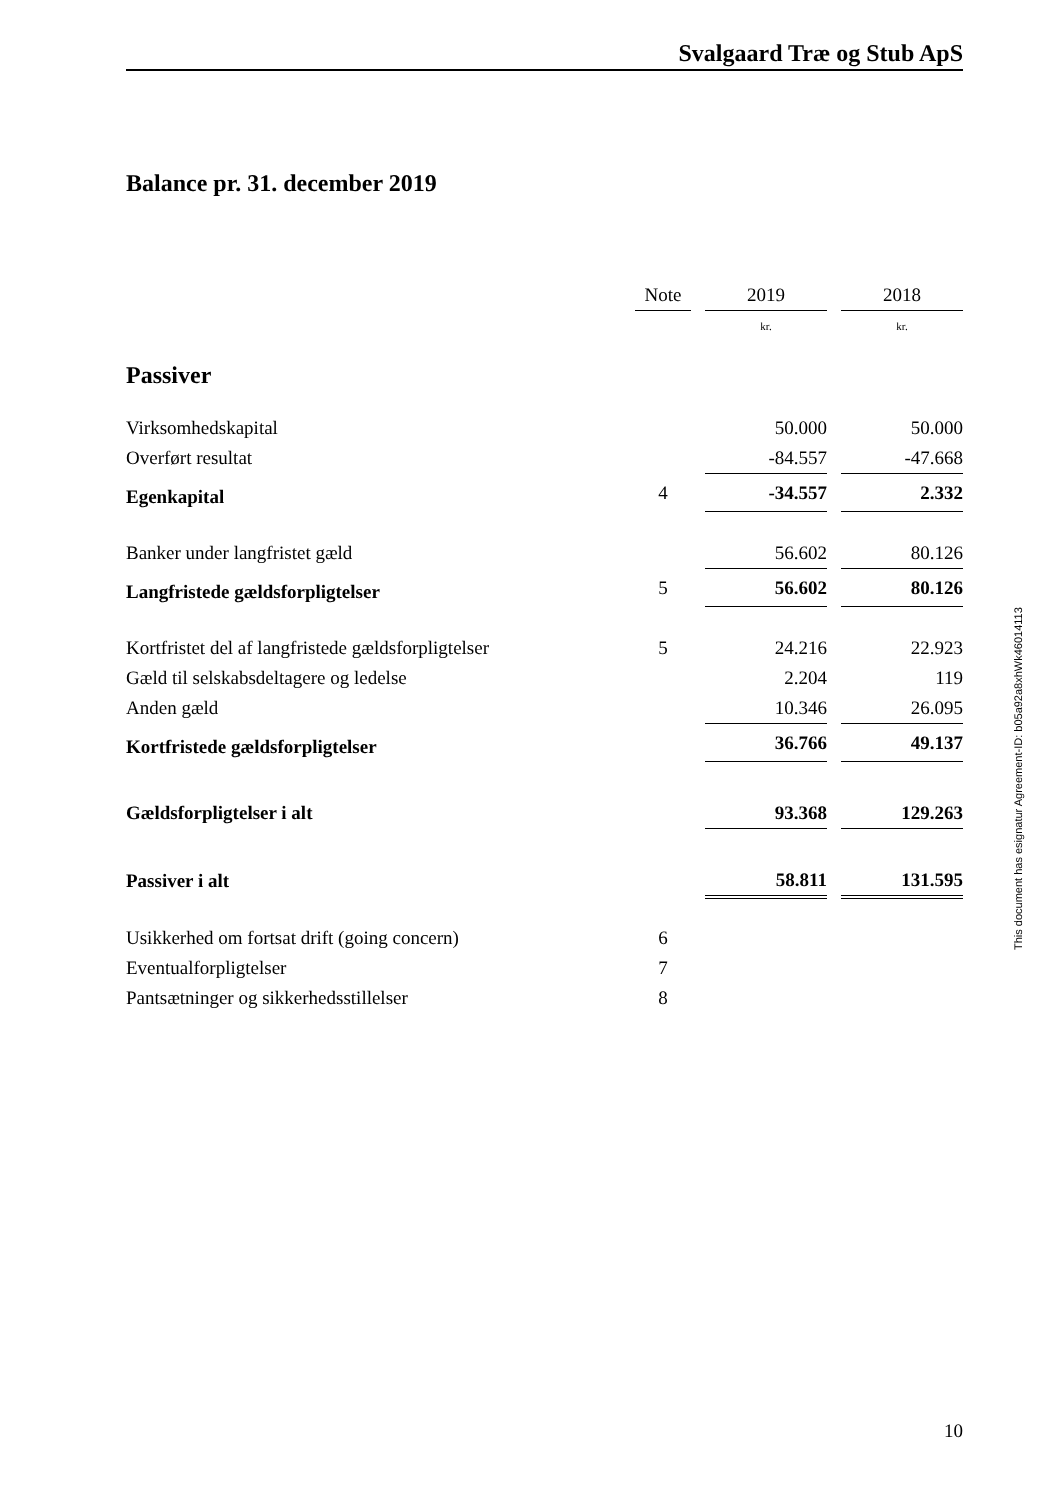Svalgaard Træ og Stub ApS
Balance pr. 31. december 2019
| | Note | | 2019 | | 2018 |
| | | | kr. | | kr. |
| Passiver | | | | | |
| Virksomhedskapital | | | 50.000 | | 50.000 |
| Overført resultat | | | -84.557 | | -47.668 |
| Egenkapital | 4 | | -34.557 | | 2.332 |
| Banker under langfristet gæld | | | 56.602 | | 80.126 |
| Langfristede gældsforpligtelser | 5 | | 56.602 | | 80.126 |
| Kortfristet del af langfristede gældsforpligtelser | 5 | | 24.216 | | 22.923 |
| Gæld til selskabsdeltagere og ledelse | | | 2.204 | | 119 |
| Anden gæld | | | 10.346 | | 26.095 |
| Kortfristede gældsforpligtelser | | | 36.766 | | 49.137 |
| Gældsforpligtelser i alt | | | 93.368 | | 129.263 |
| Passiver i alt | | | 58.811 | | 131.595 |
| Usikkerhed om fortsat drift (going concern) | 6 | | | | |
| Eventualforpligtelser | 7 | | | | |
| Pantsætninger og sikkerhedsstillelser | 8 | | | | |
This document has esignatur Agreement-ID: b05a92a8xhWk46014113
10